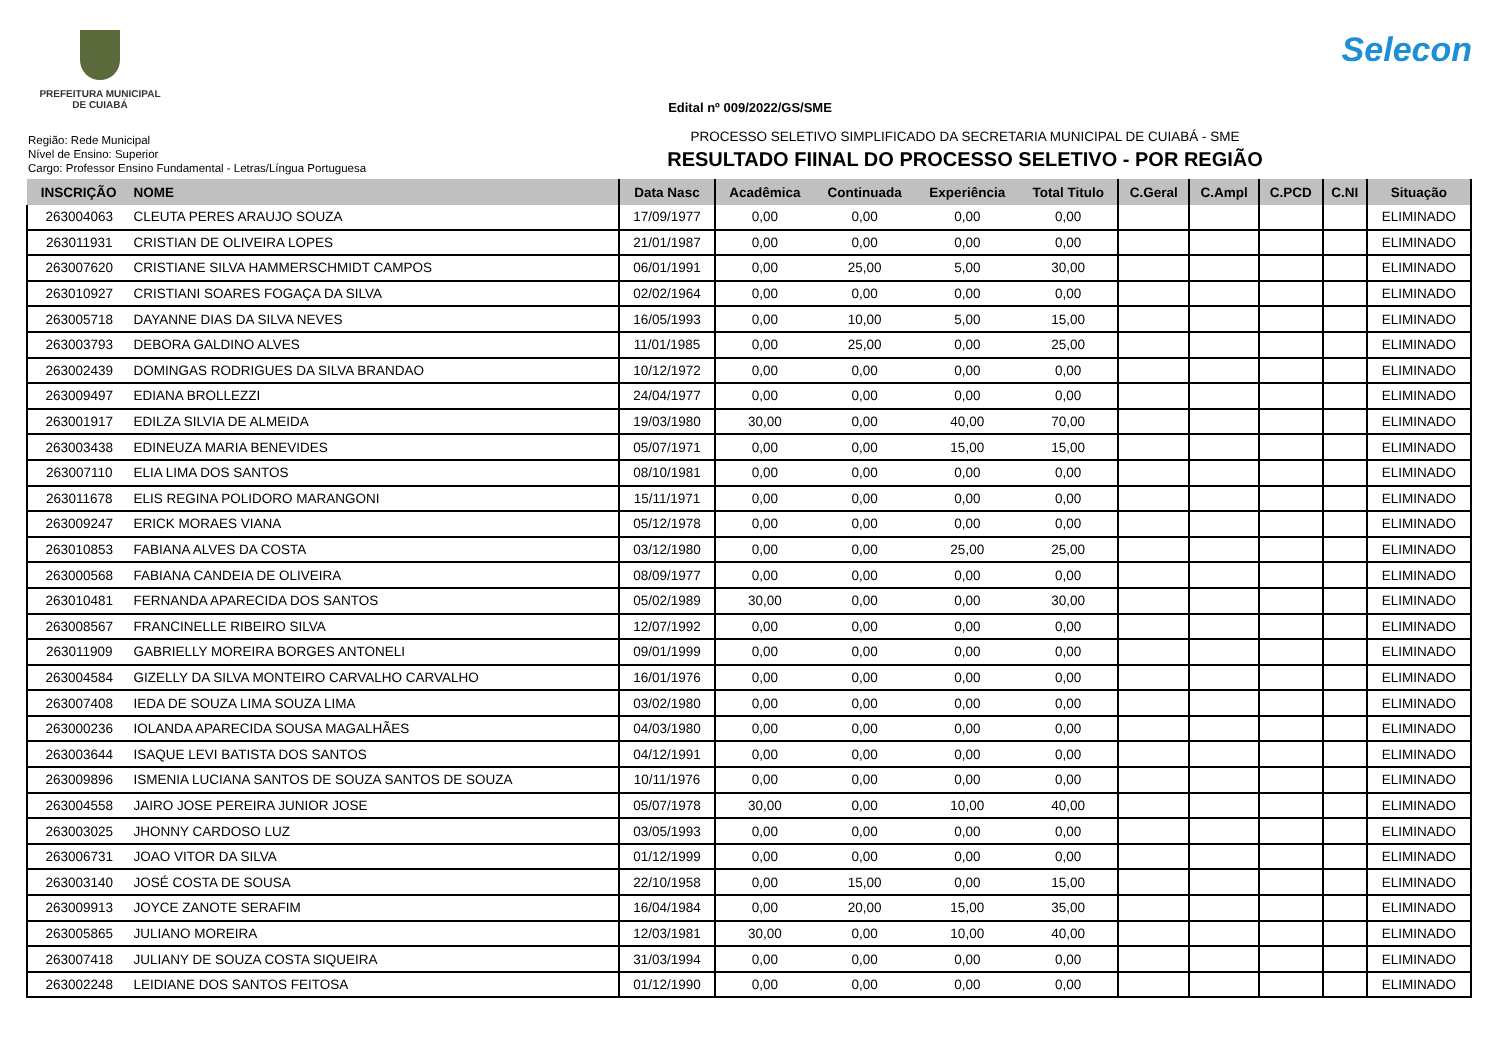PREFEITURA MUNICIPAL
DE CUIABÁ
Selecon
Edital nº 009/2022/GS/SME
Região: Rede Municipal
Nível de Ensino: Superior
Cargo: Professor Ensino Fundamental - Letras/Língua Portuguesa
PROCESSO SELETIVO SIMPLIFICADO DA SECRETARIA MUNICIPAL DE CUIABÁ - SME
RESULTADO FIINAL DO PROCESSO SELETIVO - POR REGIÃO
| INSCRIÇÃO | NOME | Data Nasc | Acadêmica | Continuada | Experiência | Total Titulo | C.Geral | C.Ampl | C.PCD | C.NI | Situação |
| --- | --- | --- | --- | --- | --- | --- | --- | --- | --- | --- | --- |
| 263004063 | CLEUTA PERES ARAUJO SOUZA | 17/09/1977 | 0,00 | 0,00 | 0,00 | 0,00 | | | | | ELIMINADO |
| 263011931 | CRISTIAN DE OLIVEIRA LOPES | 21/01/1987 | 0,00 | 0,00 | 0,00 | 0,00 | | | | | ELIMINADO |
| 263007620 | CRISTIANE SILVA HAMMERSCHMIDT CAMPOS | 06/01/1991 | 0,00 | 25,00 | 5,00 | 30,00 | | | | | ELIMINADO |
| 263010927 | CRISTIANI SOARES FOGAÇA DA SILVA | 02/02/1964 | 0,00 | 0,00 | 0,00 | 0,00 | | | | | ELIMINADO |
| 263005718 | DAYANNE DIAS DA SILVA NEVES | 16/05/1993 | 0,00 | 10,00 | 5,00 | 15,00 | | | | | ELIMINADO |
| 263003793 | DEBORA GALDINO ALVES | 11/01/1985 | 0,00 | 25,00 | 0,00 | 25,00 | | | | | ELIMINADO |
| 263002439 | DOMINGAS RODRIGUES DA SILVA BRANDAO | 10/12/1972 | 0,00 | 0,00 | 0,00 | 0,00 | | | | | ELIMINADO |
| 263009497 | EDIANA BROLLEZZI | 24/04/1977 | 0,00 | 0,00 | 0,00 | 0,00 | | | | | ELIMINADO |
| 263001917 | EDILZA SILVIA DE ALMEIDA | 19/03/1980 | 30,00 | 0,00 | 40,00 | 70,00 | | | | | ELIMINADO |
| 263003438 | EDINEUZA MARIA BENEVIDES | 05/07/1971 | 0,00 | 0,00 | 15,00 | 15,00 | | | | | ELIMINADO |
| 263007110 | ELIA LIMA DOS SANTOS | 08/10/1981 | 0,00 | 0,00 | 0,00 | 0,00 | | | | | ELIMINADO |
| 263011678 | ELIS REGINA POLIDORO MARANGONI | 15/11/1971 | 0,00 | 0,00 | 0,00 | 0,00 | | | | | ELIMINADO |
| 263009247 | ERICK MORAES VIANA | 05/12/1978 | 0,00 | 0,00 | 0,00 | 0,00 | | | | | ELIMINADO |
| 263010853 | FABIANA ALVES DA COSTA | 03/12/1980 | 0,00 | 0,00 | 25,00 | 25,00 | | | | | ELIMINADO |
| 263000568 | FABIANA CANDEIA DE OLIVEIRA | 08/09/1977 | 0,00 | 0,00 | 0,00 | 0,00 | | | | | ELIMINADO |
| 263010481 | FERNANDA APARECIDA DOS SANTOS | 05/02/1989 | 30,00 | 0,00 | 0,00 | 30,00 | | | | | ELIMINADO |
| 263008567 | FRANCINELLE RIBEIRO SILVA | 12/07/1992 | 0,00 | 0,00 | 0,00 | 0,00 | | | | | ELIMINADO |
| 263011909 | GABRIELLY MOREIRA BORGES ANTONELI | 09/01/1999 | 0,00 | 0,00 | 0,00 | 0,00 | | | | | ELIMINADO |
| 263004584 | GIZELLY DA SILVA MONTEIRO CARVALHO CARVALHO | 16/01/1976 | 0,00 | 0,00 | 0,00 | 0,00 | | | | | ELIMINADO |
| 263007408 | IEDA DE SOUZA LIMA SOUZA LIMA | 03/02/1980 | 0,00 | 0,00 | 0,00 | 0,00 | | | | | ELIMINADO |
| 263000236 | IOLANDA APARECIDA SOUSA MAGALHÃES | 04/03/1980 | 0,00 | 0,00 | 0,00 | 0,00 | | | | | ELIMINADO |
| 263003644 | ISAQUE LEVI BATISTA DOS SANTOS | 04/12/1991 | 0,00 | 0,00 | 0,00 | 0,00 | | | | | ELIMINADO |
| 263009896 | ISMENIA LUCIANA SANTOS DE SOUZA SANTOS DE SOUZA | 10/11/1976 | 0,00 | 0,00 | 0,00 | 0,00 | | | | | ELIMINADO |
| 263004558 | JAIRO JOSE PEREIRA JUNIOR JOSE | 05/07/1978 | 30,00 | 0,00 | 10,00 | 40,00 | | | | | ELIMINADO |
| 263003025 | JHONNY CARDOSO LUZ | 03/05/1993 | 0,00 | 0,00 | 0,00 | 0,00 | | | | | ELIMINADO |
| 263006731 | JOAO VITOR DA SILVA | 01/12/1999 | 0,00 | 0,00 | 0,00 | 0,00 | | | | | ELIMINADO |
| 263003140 | JOSÉ COSTA DE SOUSA | 22/10/1958 | 0,00 | 15,00 | 0,00 | 15,00 | | | | | ELIMINADO |
| 263009913 | JOYCE ZANOTE SERAFIM | 16/04/1984 | 0,00 | 20,00 | 15,00 | 35,00 | | | | | ELIMINADO |
| 263005865 | JULIANO MOREIRA | 12/03/1981 | 30,00 | 0,00 | 10,00 | 40,00 | | | | | ELIMINADO |
| 263007418 | JULIANY DE SOUZA COSTA SIQUEIRA | 31/03/1994 | 0,00 | 0,00 | 0,00 | 0,00 | | | | | ELIMINADO |
| 263002248 | LEIDIANE DOS SANTOS FEITOSA | 01/12/1990 | 0,00 | 0,00 | 0,00 | 0,00 | | | | | ELIMINADO |